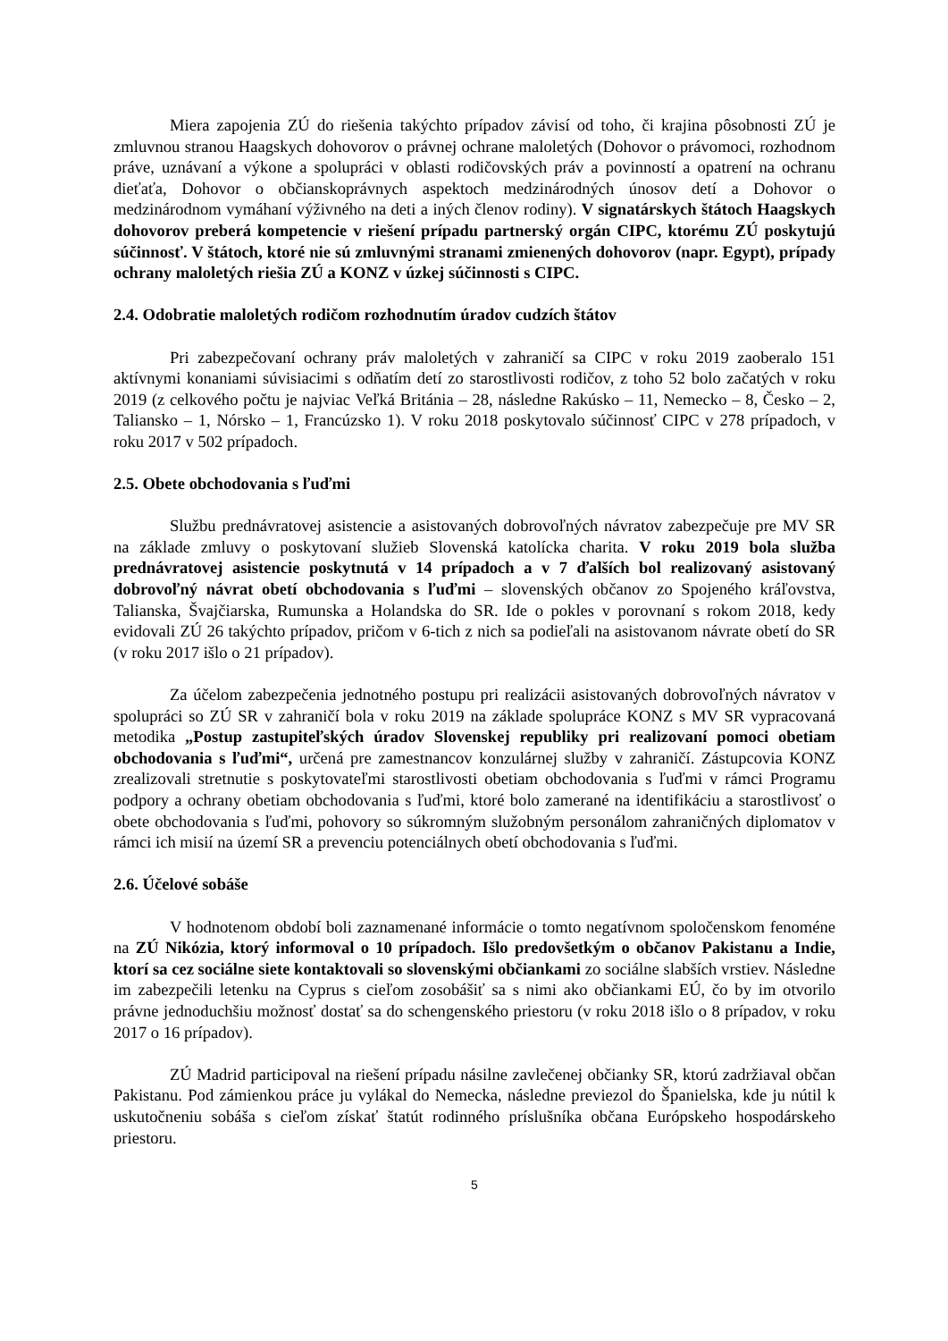Miera zapojenia ZÚ do riešenia takýchto prípadov závisí od toho, či krajina pôsobnosti ZÚ je zmluvnou stranou Haagskych dohovorov o právnej ochrane maloletých (Dohovor o právomoci, rozhodnom práve, uznávaní a výkone a spolupráci v oblasti rodičovských práv a povinností a opatrení na ochranu dieťaťa, Dohovor o občianskoprávnych aspektoch medzinárodných únosov detí a Dohovor o medzinárodnom vymáhaní výživného na deti a iných členov rodiny). V signatárskych štátoch Haagskych dohovorov preberá kompetencie v riešení prípadu partnerský orgán CIPC, ktorému ZÚ poskytujú súčinnosť. V štátoch, ktoré nie sú zmluvnými stranami zmienených dohovorov (napr. Egypt), prípady ochrany maloletých riešia ZÚ a KONZ v úzkej súčinnosti s CIPC.
2.4. Odobratie maloletých rodičom rozhodnutím úradov cudzích štátov
Pri zabezpečovaní ochrany práv maloletých v zahraničí sa CIPC v roku 2019 zaoberalo 151 aktívnymi konaniami súvisiacimi s odňatím detí zo starostlivosti rodičov, z toho 52 bolo začatých v roku 2019 (z celkového počtu je najviac Veľká Británia – 28, následne Rakúsko – 11, Nemecko – 8, Česko – 2, Taliansko – 1, Nórsko – 1, Francúzsko 1). V roku 2018 poskytovalo súčinnosť CIPC v 278 prípadoch, v roku 2017 v 502 prípadoch.
2.5. Obete obchodovania s ľuďmi
Službu prednávratovej asistencie a asistovaných dobrovoľných návratov zabezpečuje pre MV SR na základe zmluvy o poskytovaní služieb Slovenská katolícka charita. V roku 2019 bola služba prednávratovej asistencie poskytnutá v 14 prípadoch a v 7 ďalších bol realizovaný asistovaný dobrovoľný návrat obetí obchodovania s ľuďmi – slovenských občanov zo Spojeného kráľovstva, Talianska, Švajčiarska, Rumunska a Holandska do SR. Ide o pokles v porovnaní s rokom 2018, kedy evidovali ZÚ 26 takýchto prípadov, pričom v 6-tich z nich sa podieľali na asistovanom návrate obetí do SR (v roku 2017 išlo o 21 prípadov).
Za účelom zabezpečenia jednotného postupu pri realizácii asistovaných dobrovoľných návratov v spolupráci so ZÚ SR v zahraničí bola v roku 2019 na základe spolupráce KONZ s MV SR vypracovaná metodika „Postup zastupiteľských úradov Slovenskej republiky pri realizovaní pomoci obetiam obchodovania s ľuďmi“, určená pre zamestnancov konzulárnej služby v zahraničí. Zástupcovia KONZ zrealizovali stretnutie s poskytovateľmi starostlivosti obetiam obchodovania s ľuďmi v rámci Programu podpory a ochrany obetiam obchodovania s ľuďmi, ktoré bolo zamerané na identifikáciu a starostlivosť o obete obchodovania s ľuďmi, pohovory so súkromným služobným personálom zahraničných diplomatov v rámci ich misií na území SR a prevenciu potenciálnych obetí obchodovania s ľuďmi.
2.6. Účelové sobáše
V hodnotenom období boli zaznamenané informácie o tomto negatívnom spoločenskom fenoméne na ZÚ Nikózia, ktorý informoval o 10 prípadoch. Išlo predovšetkým o občanov Pakistanu a Indie, ktorí sa cez sociálne siete kontaktovali so slovenskými občiankami zo sociálne slabších vrstiev. Následne im zabezpečili letenku na Cyprus s cieľom zosobášiť sa s nimi ako občiankami EÚ, čo by im otvorilo právne jednoduchšiu možnosť dostať sa do schengenského priestoru (v roku 2018 išlo o 8 prípadov, v roku 2017 o 16 prípadov).
ZÚ Madrid participoval na riešení prípadu násilne zavlečenej občianky SR, ktorú zadržiaval občan Pakistanu. Pod zámienkou práce ju vylákal do Nemecka, následne previezol do Španielska, kde ju nútil k uskutočneniu sobáša s cieľom získať štatút rodinného príslušníka občana Európskeho hospodárskeho priestoru.
5